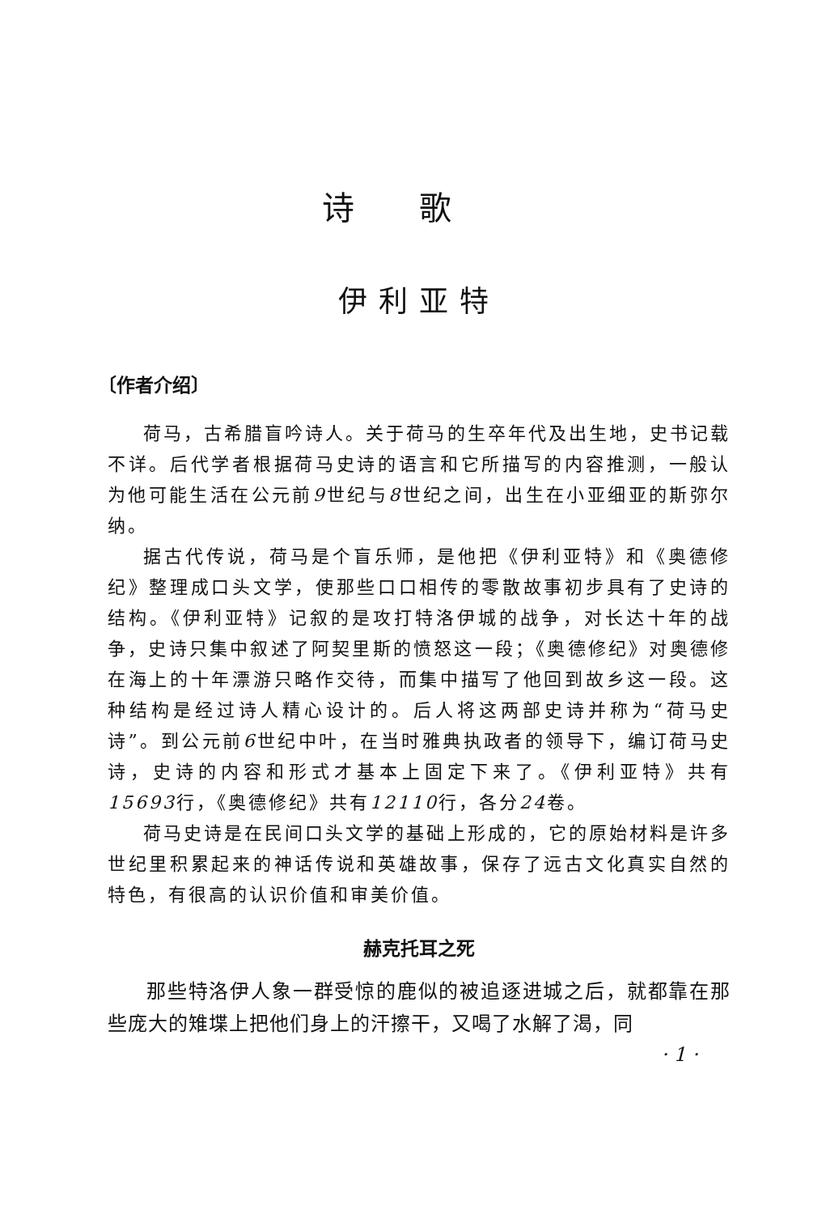诗歌
伊利亚特
〔作者介绍〕
荷马，古希腊盲吟诗人。关于荷马的生卒年代及出生地，史书记载不详。后代学者根据荷马史诗的语言和它所描写的内容推测，一般认为他可能生活在公元前9世纪与8世纪之间，出生在小亚细亚的斯弥尔纳。
据古代传说，荷马是个盲乐师，是他把《伊利亚特》和《奥德修纪》整理成口头文学，使那些口口相传的零散故事初步具有了史诗的结构。《伊利亚特》记叙的是攻打特洛伊城的战争，对长达十年的战争，史诗只集中叙述了阿契里斯的愤怒这一段；《奥德修纪》对奥德修在海上的十年漂游只略作交待，而集中描写了他回到故乡这一段。这种结构是经过诗人精心设计的。后人将这两部史诗并称为“荷马史诗”。到公元前6世纪中叶，在当时雅典执政者的领导下，编订荷马史诗，史诗的内容和形式才基本上固定下来了。《伊利亚特》共有15693行，《奥德修纪》共有12110行，各分24卷。
荷马史诗是在民间口头文学的基础上形成的，它的原始材料是许多世纪里积累起来的神话传说和英雄故事，保存了远古文化真实自然的特色，有很高的认识价值和审美价值。
赫克托耳之死
那些特洛伊人象一群受惊的鹿似的被追逐进城之后，就都靠在那些庞大的雉堞上把他们身上的汗擦干，又喝了水解了渴，同
· 1 ·